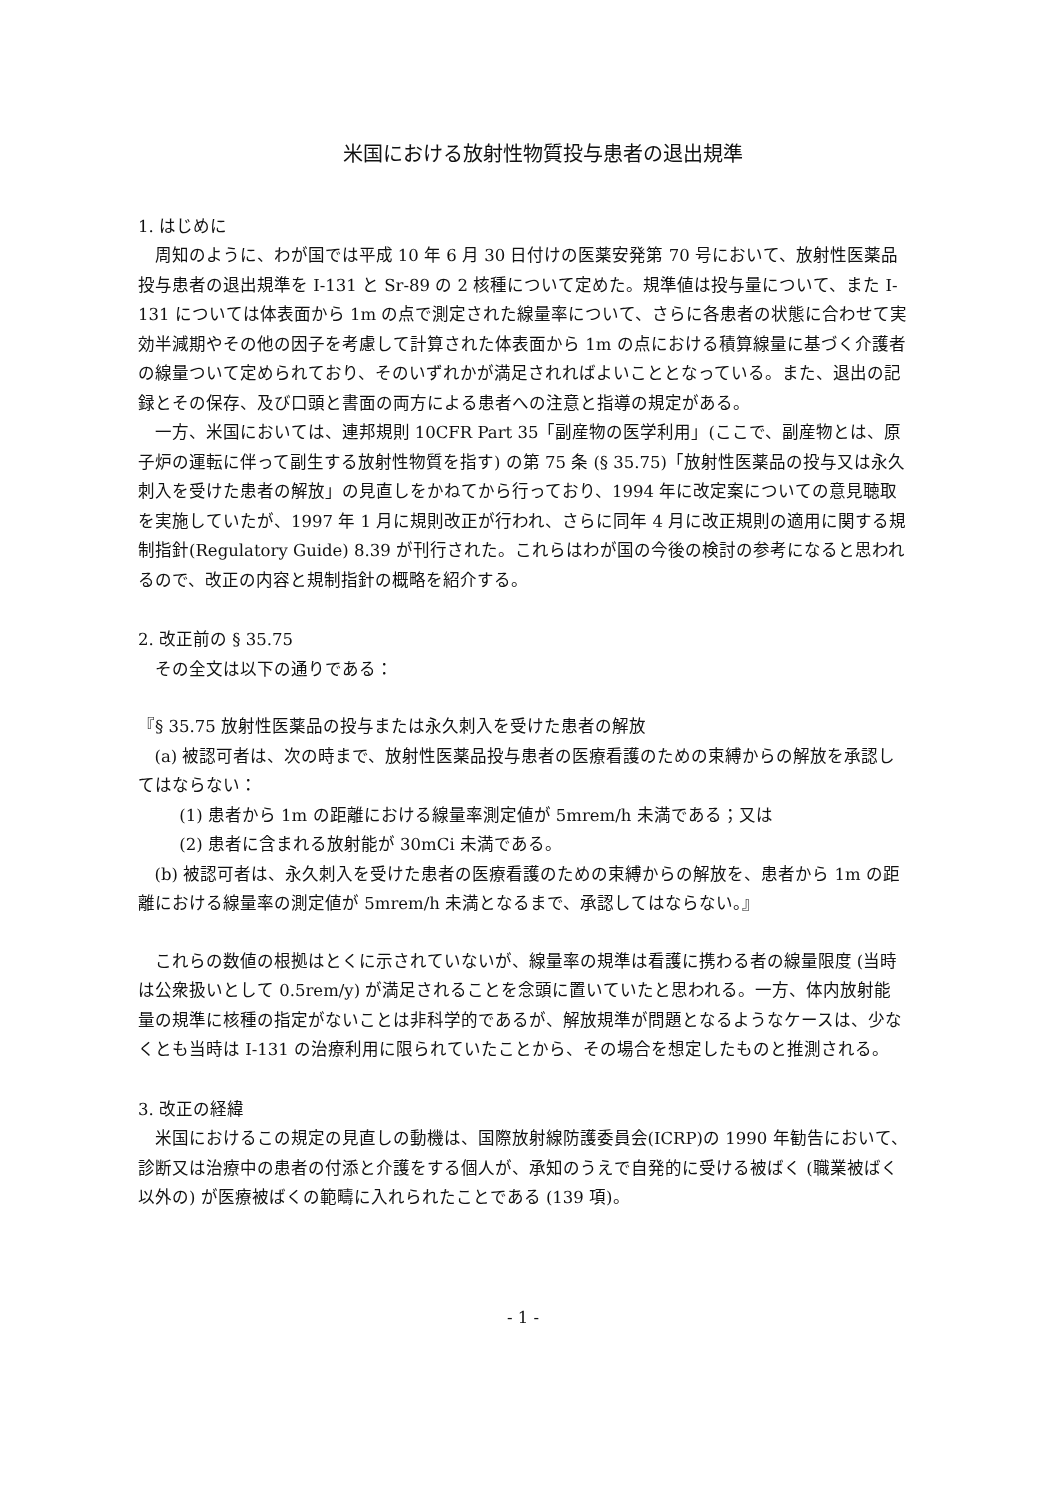米国における放射性物質投与患者の退出規準
1. はじめに
周知のように、わが国では平成 10 年 6 月 30 日付けの医薬安発第 70 号において、放射性医薬品投与患者の退出規準を I-131 と Sr-89 の 2 核種について定めた。規準値は投与量について、また I-131 については体表面から 1m の点で測定された線量率について、さらに各患者の状態に合わせて実効半減期やその他の因子を考慮して計算された体表面から 1m の点における積算線量に基づく介護者の線量ついて定められており、そのいずれかが満足されればよいこととなっている。また、退出の記録とその保存、及び口頭と書面の両方による患者への注意と指導の規定がある。
一方、米国においては、連邦規則 10CFR Part 35「副産物の医学利用」(ここで、副産物とは、原子炉の運転に伴って副生する放射性物質を指す) の第 75 条 (§ 35.75)「放射性医薬品の投与又は永久刺入を受けた患者の解放」の見直しをかねてから行っており、1994 年に改定案についての意見聴取を実施していたが、1997 年 1 月に規則改正が行われ、さらに同年 4 月に改正規則の適用に関する規制指針(Regulatory Guide) 8.39 が刊行された。これらはわが国の今後の検討の参考になると思われるので、改正の内容と規制指針の概略を紹介する。
2. 改正前の § 35.75
その全文は以下の通りである：
『§ 35.75 放射性医薬品の投与または永久刺入を受けた患者の解放
(a) 被認可者は、次の時まで、放射性医薬品投与患者の医療看護のための束縛からの解放を承認してはならない：
(1) 患者から 1m の距離における線量率測定値が 5mrem/h 未満である；又は
(2) 患者に含まれる放射能が 30mCi 未満である。
(b) 被認可者は、永久刺入を受けた患者の医療看護のための束縛からの解放を、患者から 1m の距離における線量率の測定値が 5mrem/h 未満となるまで、承認してはならない。』
これらの数値の根拠はとくに示されていないが、線量率の規準は看護に携わる者の線量限度 (当時は公衆扱いとして 0.5rem/y) が満足されることを念頭に置いていたと思われる。一方、体内放射能量の規準に核種の指定がないことは非科学的であるが、解放規準が問題となるようなケースは、少なくとも当時は I-131 の治療利用に限られていたことから、その場合を想定したものと推測される。
3. 改正の経緯
米国におけるこの規定の見直しの動機は、国際放射線防護委員会(ICRP)の 1990 年勧告において、診断又は治療中の患者の付添と介護をする個人が、承知のうえで自発的に受ける被ばく (職業被ばく以外の) が医療被ばくの範疇に入れられたことである (139 項)。
- 1 -